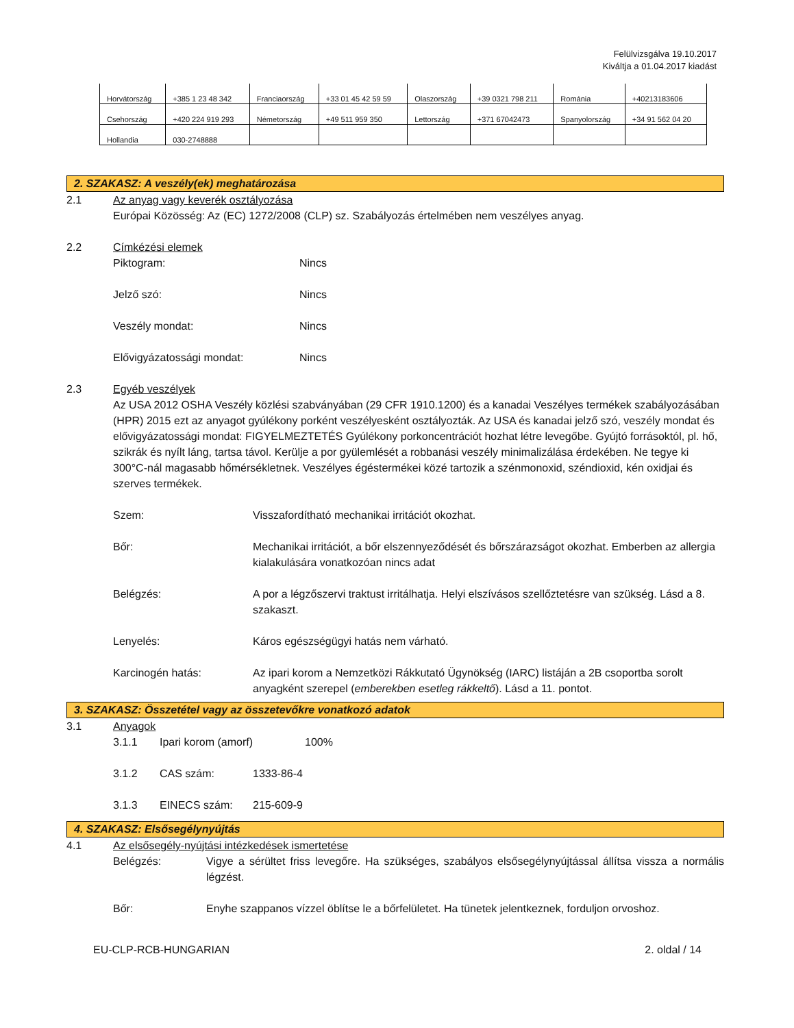Felülvizsgálva 19.10.2017
Kiváltja a 01.04.2017 kiadást
| Horvátország | +385 1 23 48 342 | Franciaország | +33 01 45 42 59 59 | Olaszország | +39 0321 798 211 | Románia | +40213183606 |
| Csehország | +420 224 919 293 | Németország | +49 511 959 350 | Lettország | +371 67042473 | Spanyolország | +34 91 562 04 20 |
| Hollandia | 030-2748888 | | | | | | |
2. SZAKASZ: A veszély(ek) meghatározása
2.1 Az anyag vagy keverék osztályozása
Európai Közösség: Az (EC) 1272/2008 (CLP) sz. Szabályozás értelmében nem veszélyes anyag.
2.2 Címkézési elemek
Piktogram: Nincs
Jelző szó: Nincs
Veszély mondat: Nincs
Elővigyázatossági mondat: Nincs
2.3 Egyéb veszélyek
Az USA 2012 OSHA Veszély közlési szabványában (29 CFR 1910.1200) és a kanadai Veszélyes termékek szabályozásában (HPR) 2015 ezt az anyagot gyúlékony porként veszélyesként osztályozták. Az USA és kanadai jelző szó, veszély mondat és elővigyázatossági mondat: FIGYELMEZTETÉS Gyúlékony porkoncentrációt hozhat létre levegőbe. Gyújtó forrásoktól, pl. hő, szikrák és nyílt láng, tartsa távol. Kerülje a por gyülemlését a robbanási veszély minimalizálása érdekében. Ne tegye ki 300°C-nál magasabb hőmérsékletnek. Veszélyes égéstermékei közé tartozik a szénmonoxid, széndioxid, kén oxidjai és szerves termékek.
Szem: Visszafordítható mechanikai irritációt okozhat.
Bőr: Mechanikai irritációt, a bőr elszennyeződését és bőrszárazságot okozhat. Emberben az allergia kialakulására vonatkozóan nincs adat
Belégzés: A por a légzőszervi traktust irritálhatja. Helyi elszívásos szellőztetésre van szükség. Lásd a 8. szakaszt.
Lenyelés: Káros egészségügyi hatás nem várható.
Karcinogén hatás: Az ipari korom a Nemzetközi Rákkutató Ügynökség (IARC) listáján a 2B csoportba sorolt anyagként szerepel (emberekben esetleg rákkeltő). Lásd a 11. pontot.
3. SZAKASZ: Összetétel vagy az összetevőkre vonatkozó adatok
3.1 Anyagok
3.1.1 Ipari korom (amorf) 100%
3.1.2 CAS szám: 1333-86-4
3.1.3 EINECS szám: 215-609-9
4. SZAKASZ: Elsősegélynyújtás
4.1 Az elsősegély-nyújtási intézkedések ismertetése
Belégzés: Vigye a sérültet friss levegőre. Ha szükséges, szabályos elsősegélynyújtással állítsa vissza a normális légzést.
Bőr: Enyhe szappanos vízzel öblítse le a bőrfelületet. Ha tünetek jelentkeznek, forduljon orvoshoz.
EU-CLP-RCB-HUNGARIAN 2. oldal / 14